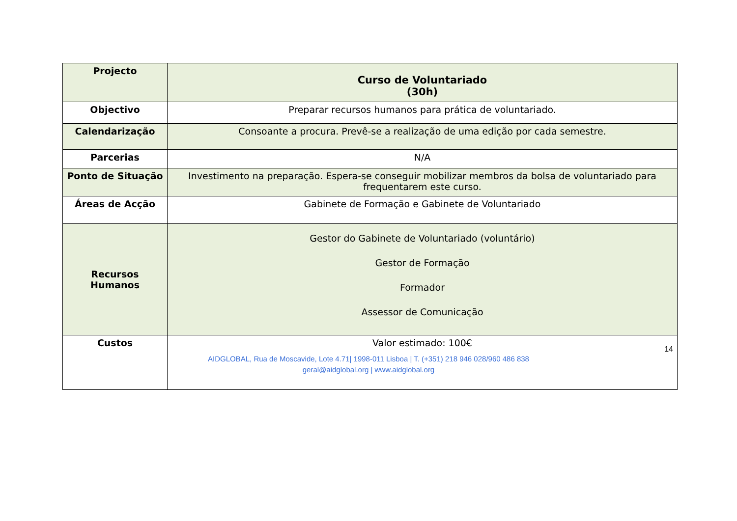| Projecto | Curso de Voluntariado (30h) |
| Objectivo | Preparar recursos humanos para prática de voluntariado. |
| Calendarização | Consoante a procura. Prevê-se a realização de uma edição por cada semestre. |
| Parcerias | N/A |
| Ponto de Situação | Investimento na preparação. Espera-se conseguir mobilizar membros da bolsa de voluntariado para frequentarem este curso. |
| Áreas de Acção | Gabinete de Formação e Gabinete de Voluntariado |
| Recursos Humanos | Gestor do Gabinete de Voluntariado (voluntário) Gestor de Formação Formador Assessor de Comunicação |
| Custos | Valor estimado: 100€ |
14
AIDGLOBAL, Rua de Moscavide, Lote 4.71| 1998-011 Lisboa | T. (+351) 218 946 028/960 486 838
geral@aidglobal.org | www.aidglobal.org